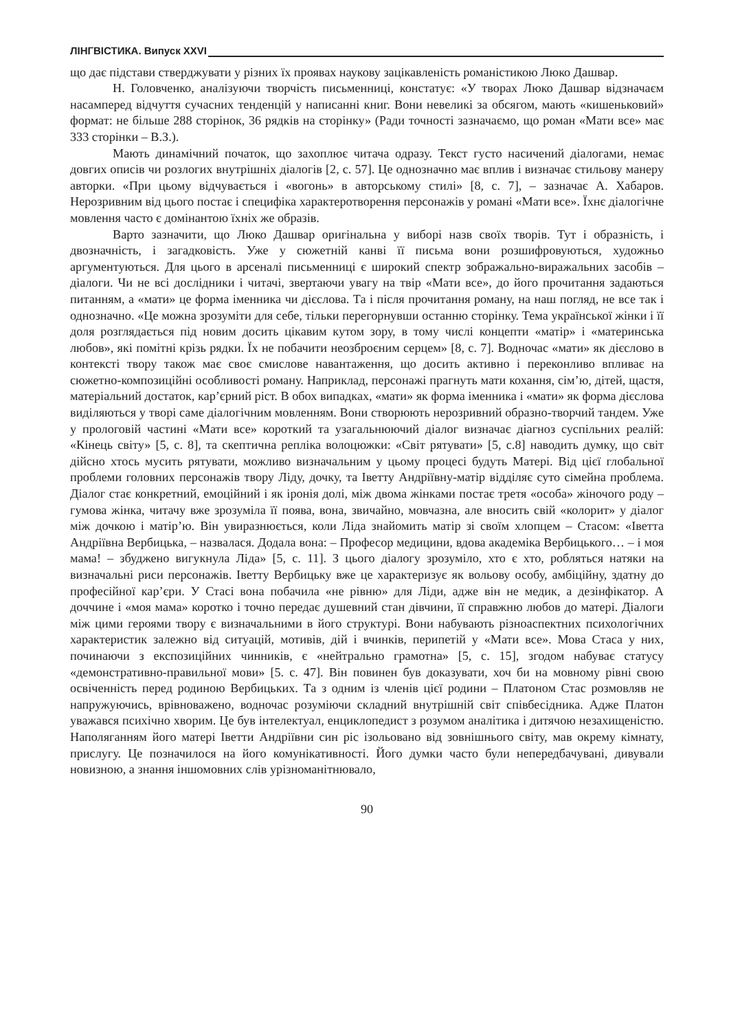ЛІНГВІСТИКА. Випуск XXVI
що дає підстави стверджувати у різних їх проявах наукову зацікавленість романістикою Люко Дашвар.
Н. Головченко, аналізуючи творчість письменниці, констатує: «У творах Люко Дашвар відзначаєм насамперед відчуття сучасних тенденцій у написанні книг. Вони невеликі за обсягом, мають «кишеньковий» формат: не більше 288 сторінок, 36 рядків на сторінку» (Ради точності зазначаємо, що роман «Мати все» має 333 сторінки – В.З.).
Мають динамічний початок, що захоплює читача одразу. Текст густо насичений діалогами, немає довгих описів чи розлогих внутрішніх діалогів [2, с. 57]. Це однозначно має вплив і визначає стильову манеру авторки. «При цьому відчувається і «вогонь» в авторському стилі» [8, с. 7], – зазначає А. Хабаров. Нерозривним від цього постає і специфіка характеротворення персонажів у романі «Мати все». Їхнє діалогічне мовлення часто є домінантою їхніх же образів.
Варто зазначити, що Люко Дашвар оригінальна у виборі назв своїх творів. Тут і образність, і двозначність, і загадковість. Уже у сюжетній канві її письма вони розшифровуються, художньо аргументуються. Для цього в арсеналі письменниці є широкий спектр зображально-виражальних засобів – діалоги. Чи не всі дослідники і читачі, звертаючи увагу на твір «Мати все», до його прочитання задаються питанням, а «мати» це форма іменника чи дієслова. Та і після прочитання роману, на наш погляд, не все так і однозначно. «Це можна зрозуміти для себе, тільки перегорнувши останню сторінку. Тема української жінки і її доля розглядається під новим досить цікавим кутом зору, в тому числі концепти «матір» і «материнська любов», які помітні крізь рядки. Їх не побачити неозброєним серцем» [8, с. 7]. Водночас «мати» як дієслово в контексті твору також має своє смислове навантаження, що досить активно і переконливо впливає на сюжетно-композиційні особливості роману. Наприклад, персонажі прагнуть мати кохання, сім’ю, дітей, щастя, матеріальний достаток, кар’єрний ріст. В обох випадках, «мати» як форма іменника і «мати» як форма дієслова виділяються у творі саме діалогічним мовленням. Вони створюють нерозривний образно-творчий тандем. Уже у прологовій частині «Мати все» короткий та узагальнюючий діалог визначає діагноз суспільних реалій: «Кінець світу» [5, с. 8], та скептична репліка волоцюжки: «Світ рятувати» [5, с.8] наводить думку, що світ дійсно хтось мусить рятувати, можливо визначальним у цьому процесі будуть Матері. Від цієї глобальної проблеми головних персонажів твору Ліду, дочку, та Іветту Андріївну-матір відділяє суто сімейна проблема. Діалог стає конкретний, емоційний і як іронія долі, між двома жінками постає третя «особа» жіночого роду – гумова жінка, читачу вже зрозуміла її поява, вона, звичайно, мовчазна, але вносить свій «колорит» у діалог між дочкою і матір’ю. Він увиразнюється, коли Ліда знайомить матір зі своїм хлопцем – Стасом: «Іветта Андріївна Вербицька, – назвалася. Додала вона: – Професор медицини, вдова академіка Вербицького… – і моя мама! – збуджено вигукнула Ліда» [5, с. 11]. З цього діалогу зрозуміло, хто є хто, робляться натяки на визначальні риси персонажів. Іветту Вербицьку вже це характеризує як вольову особу, амбіційну, здатну до професійної кар’єри. У Стасі вона побачила «не рівню» для Ліди, адже він не медик, а дезінфікатор. А доччине і «моя мама» коротко і точно передає душевний стан дівчини, її справжню любов до матері. Діалоги між цими героями твору є визначальними в його структурі. Вони набувають різноаспектних психологічних характеристик залежно від ситуацій, мотивів, дій і вчинків, перипетій у «Мати все». Мова Стаса у них, починаючи з експозиційних чинників, є «нейтрально грамотна» [5, с. 15], згодом набуває статусу «демонстративно-правильної мови» [5. с. 47]. Він повинен був доказувати, хоч би на мовному рівні свою освіченність перед родиною Вербицьких. Та з одним із членів цієї родини – Платоном Стас розмовляв не напружуючись, врівноважено, водночас розуміючи складний внутрішній світ співбесідника. Адже Платон уважався психічно хворим. Це був інтелектуал, енциклопедист з розумом аналітика і дитячою незахищеністю. Наполяганням його матері Іветти Андріївни син ріс ізольовано від зовнішнього світу, мав окрему кімнату, прислугу. Це позначилося на його комунікативності. Його думки часто були непередбачувані, дивували новизною, а знання іншомовних слів урізноманітнювало,
90